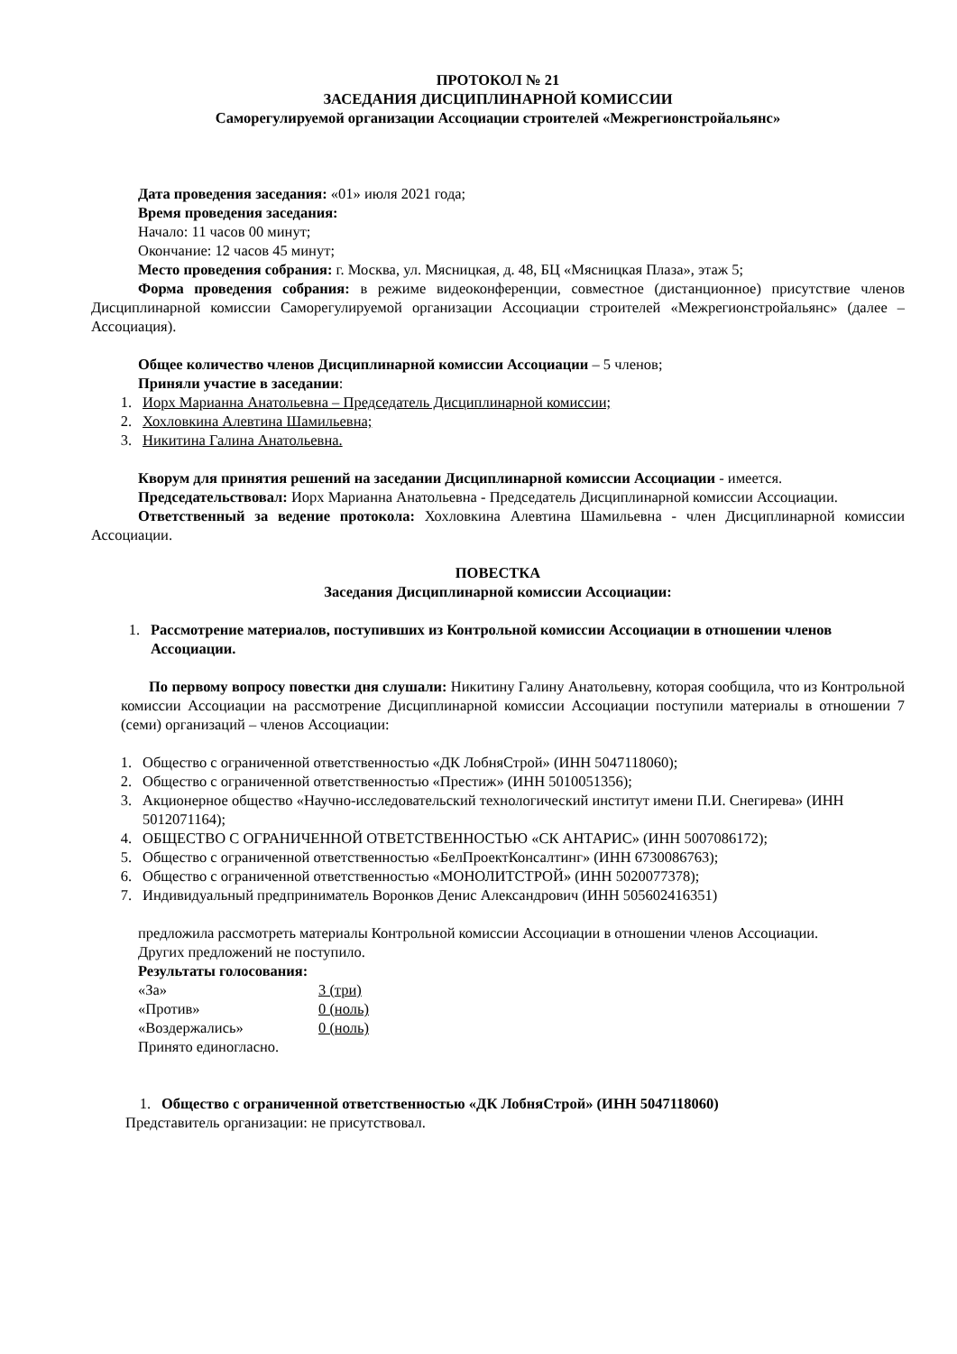ПРОТОКОЛ № 21
ЗАСЕДАНИЯ ДИСЦИПЛИНАРНОЙ КОМИССИИ
Саморегулируемой организации Ассоциации строителей «Межрегионстройальянс»
Дата проведения заседания: «01» июля 2021 года;
Время проведения заседания:
Начало: 11 часов 00 минут;
Окончание: 12 часов 45 минут;
Место проведения собрания: г. Москва, ул. Мясницкая, д. 48, БЦ «Мясницкая Плаза», этаж 5;
Форма проведения собрания: в режиме видеоконференции, совместное (дистанционное) присутствие членов Дисциплинарной комиссии Саморегулируемой организации Ассоциации строителей «Межрегионстройальянс» (далее – Ассоциация).
Общее количество членов Дисциплинарной комиссии Ассоциации – 5 членов;
Приняли участие в заседании:
1. Иорх Марианна Анатольевна – Председатель Дисциплинарной комиссии;
2. Хохловкина Алевтина Шамильевна;
3. Никитина Галина Анатольевна.
Кворум для принятия решений на заседании Дисциплинарной комиссии Ассоциации - имеется.
Председательствовал: Иорх Марианна Анатольевна - Председатель Дисциплинарной комиссии Ассоциации.
Ответственный за ведение протокола: Хохловкина Алевтина Шамильевна - член Дисциплинарной комиссии Ассоциации.
ПОВЕСТКА
Заседания Дисциплинарной комиссии Ассоциации:
1. Рассмотрение материалов, поступивших из Контрольной комиссии Ассоциации в отношении членов Ассоциации.
По первому вопросу повестки дня слушали: Никитину Галину Анатольевну, которая сообщила, что из Контрольной комиссии Ассоциации на рассмотрение Дисциплинарной комиссии Ассоциации поступили материалы в отношении 7 (семи) организаций – членов Ассоциации:
1. Общество с ограниченной ответственностью «ДК ЛобняСтрой» (ИНН 5047118060);
2. Общество с ограниченной ответственностью «Престиж» (ИНН 5010051356);
3. Акционерное общество «Научно-исследовательский технологический институт имени П.И. Снегирева» (ИНН 5012071164);
4. ОБЩЕСТВО С ОГРАНИЧЕННОЙ ОТВЕТСТВЕННОСТЬЮ «СК АНТАРИС» (ИНН 5007086172);
5. Общество с ограниченной ответственностью «БелПроектКонсалтинг» (ИНН 6730086763);
6. Общество с ограниченной ответственностью «МОНОЛИТСТРОЙ» (ИНН 5020077378);
7. Индивидуальный предприниматель Воронков Денис Александрович (ИНН 505602416351)
предложила рассмотреть материалы Контрольной комиссии Ассоциации в отношении членов Ассоциации.
Других предложений не поступило.
Результаты голосования:
| «За» | 3 (три) |
| «Против» | 0 (ноль) |
| «Воздержались» | 0 (ноль) |
Принято единогласно.
1. Общество с ограниченной ответственностью «ДК ЛобняСтрой» (ИНН 5047118060)
Представитель организации: не присутствовал.